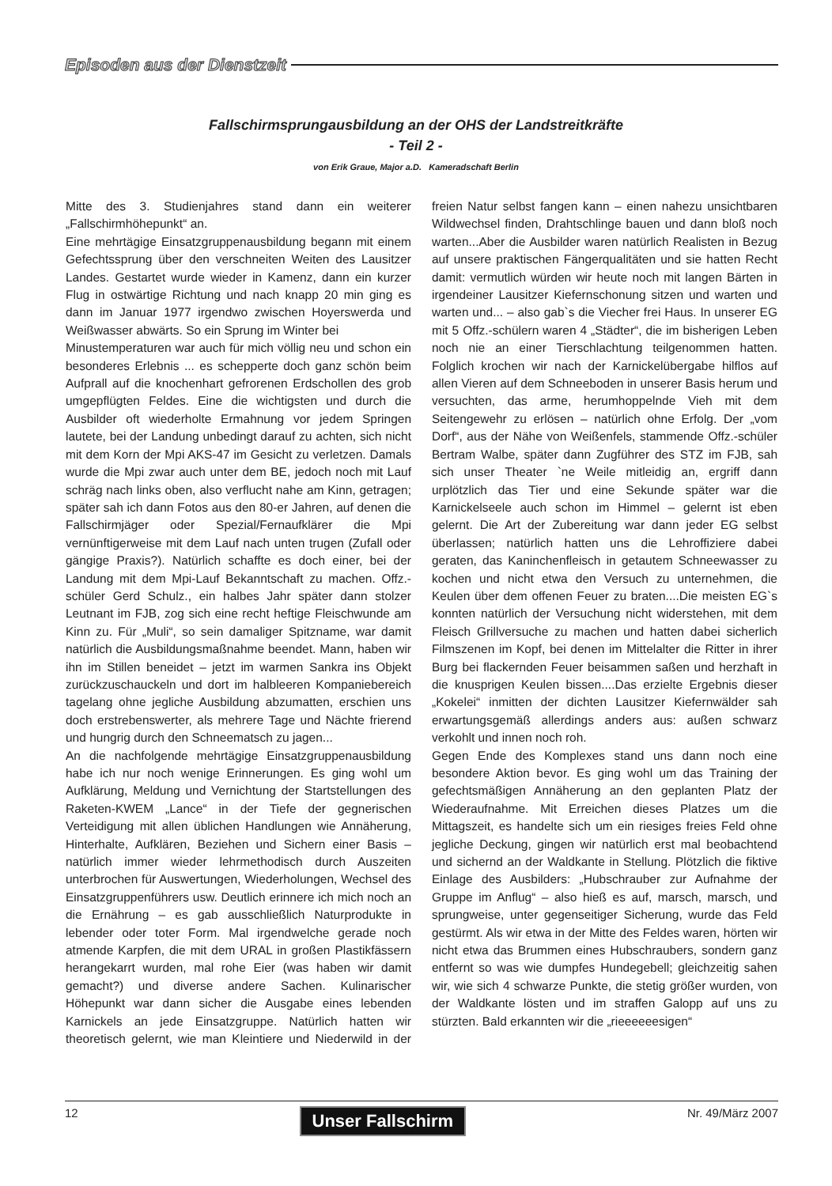Episoden aus der Dienstzeit
Fallschirmsprungausbildung an der OHS der Landstreitkräfte
- Teil 2 -
von Erik Graue, Major a.D. Kameradschaft Berlin
Mitte des 3. Studienjahres stand dann ein weiterer „Fallschirmhöhepunkt“ an.
Eine mehrtägige Einsatzgruppenausbildung begann mit einem Gefechtssprung über den verschneiten Weiten des Lausitzer Landes. Gestartet wurde wieder in Kamenz, dann ein kurzer Flug in ostwärtige Richtung und nach knapp 20 min ging es dann im Januar 1977 irgendwo zwischen Hoyerswerda und Weißwasser abwärts. So ein Sprung im Winter bei
Minustemperaturen war auch für mich völlig neu und schon ein besonderes Erlebnis ... es schepperte doch ganz schön beim Aufprall auf die knochenhart gefrorenen Erdschollen des grob umgepflügten Feldes. Eine die wichtigsten und durch die Ausbilder oft wiederholte Ermahnung vor jedem Springen lautete, bei der Landung unbedingt darauf zu achten, sich nicht mit dem Korn der Mpi AKS-47 im Gesicht zu verletzen. Damals wurde die Mpi zwar auch unter dem BE, jedoch noch mit Lauf schräg nach links oben, also verflucht nahe am Kinn, getragen; später sah ich dann Fotos aus den 80-er Jahren, auf denen die Fallschirmjäger oder Spezial/Fernaufklärer die Mpi vernünftigerweise mit dem Lauf nach unten trugen (Zufall oder gängige Praxis?). Natürlich schaffte es doch einer, bei der Landung mit dem Mpi-Lauf Bekanntschaft zu machen. Offz.-schüler Gerd Schulz., ein halbes Jahr später dann stolzer Leutnant im FJB, zog sich eine recht heftige Fleischwunde am Kinn zu. Für „Muli“, so sein damaliger Spitzname, war damit natürlich die Ausbildungsmaßnahme beendet. Mann, haben wir ihn im Stillen beneidet – jetzt im warmen Sankra ins Objekt zurückzuschauckeln und dort im halbleeren Kompaniebereich tagelang ohne jegliche Ausbildung abzumatten, erschien uns doch erstrebenswerter, als mehrere Tage und Nächte frierend und hungrig durch den Schneematsch zu jagen...
An die nachfolgende mehrtägige Einsatzgruppenausbildung habe ich nur noch wenige Erinnerungen. Es ging wohl um Aufklärung, Meldung und Vernichtung der Startstellungen des Raketen-KWEM „Lance“ in der Tiefe der gegnerischen Verteidigung mit allen üblichen Handlungen wie Annäherung, Hinterhalte, Aufklären, Beziehen und Sichern einer Basis – natürlich immer wieder lehrmethodisch durch Auszeiten unterbrochen für Auswertungen, Wiederholungen, Wechsel des Einsatzgruppenführers usw. Deutlich erinnere ich mich noch an die Ernährung – es gab ausschließlich Naturprodukte in lebender oder toter Form. Mal irgendwelche gerade noch atmende Karpfen, die mit dem URAL in großen Plastikfässern herangekarrt wurden, mal rohe Eier (was haben wir damit gemacht?) und diverse andere Sachen. Kulinarischer Höhepunkt war dann sicher die Ausgabe eines lebenden Karnickels an jede Einsatzgruppe. Natürlich hatten wir theoretisch gelernt, wie man Kleintiere und Niederwild in der freien Natur selbst fangen kann – einen nahezu unsichtbaren Wildwechsel finden, Drahtschlinge bauen und dann bloß noch warten...Aber die Ausbilder waren natürlich Realisten in Bezug auf unsere praktischen Fängerqualitäten und sie hatten Recht damit: vermutlich würden wir heute noch mit langen Bärten in irgendeiner Lausitzer Kiefernschonung sitzen und warten und warten und... – also gab`s die Viecher frei Haus. In unserer EG mit 5 Offz.-schülern waren 4 „Städter“, die im bisherigen Leben noch nie an einer Tierschlachtung teilgenommen hatten. Folglich krochen wir nach der Karnickelübergabe hilflos auf allen Vieren auf dem Schneeboden in unserer Basis herum und versuchten, das arme, herumhoppelnde Vieh mit dem Seitengewehr zu erlösen – natürlich ohne Erfolg. Der „vom Dorf“, aus der Nähe von Weißenfels, stammende Offz.-schüler Bertram Walbe, später dann Zugführer des STZ im FJB, sah sich unser Theater `ne Weile mitleidig an, ergriff dann urplötzlich das Tier und eine Sekunde später war die Karnickelseele auch schon im Himmel – gelernt ist eben gelernt. Die Art der Zubereitung war dann jeder EG selbst überlassen; natürlich hatten uns die Lehroffiziere dabei geraten, das Kaninchenfleisch in getautem Schneewasser zu kochen und nicht etwa den Versuch zu unternehmen, die Keulen über dem offenen Feuer zu braten....Die meisten EG`s konnten natürlich der Versuchung nicht widerstehen, mit dem Fleisch Grillversuche zu machen und hatten dabei sicherlich Filmszenen im Kopf, bei denen im Mittelalter die Ritter in ihrer Burg bei flackernden Feuer beisammen saßen und herzhaft in die knusprigen Keulen bissen....Das erzielte Ergebnis dieser „Kokelei“ inmitten der dichten Lausitzer Kiefernwälder sah erwartungsgemäß allerdings anders aus: außen schwarz verkohlt und innen noch roh.
Gegen Ende des Komplexes stand uns dann noch eine besondere Aktion bevor. Es ging wohl um das Training der gefechtsmäßigen Annäherung an den geplanten Platz der Wiederaufnahme. Mit Erreichen dieses Platzes um die Mittagszeit, es handelte sich um ein riesiges freies Feld ohne jegliche Deckung, gingen wir natürlich erst mal beobachtend und sichernd an der Waldkante in Stellung. Plötzlich die fiktive Einlage des Ausbilders: „Hubschrauber zur Aufnahme der Gruppe im Anflug“ – also hieß es auf, marsch, marsch, und sprungweise, unter gegenseitiger Sicherung, wurde das Feld gestürmt. Als wir etwa in der Mitte des Feldes waren, hörten wir nicht etwa das Brummen eines Hubschraubers, sondern ganz entfernt so was wie dumpfes Hundegebell; gleichzeitig sahen wir, wie sich 4 schwarze Punkte, die stetig größer wurden, von der Waldkante lösten und im straffen Galopp auf uns zu stürzten. Bald erkannten wir die „rieeeeeesigen“
12 Unser Fallschirm Nr. 49/März 2007